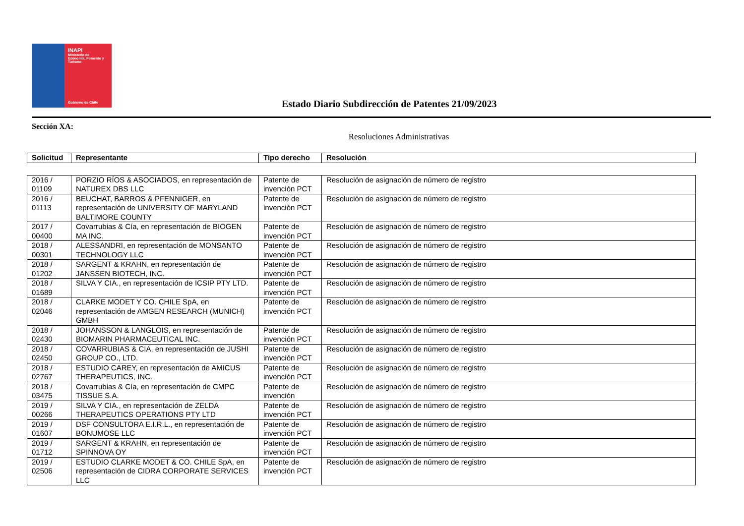INAPI
Ministerio de
Economía, Fomento y
Turismo
Gobierno de Chile
Estado Diario Subdirección de Patentes 21/09/2023
Sección XA:
Resoluciones Administrativas
| Solicitud | Representante | Tipo derecho | Resolución |
| --- | --- | --- | --- |
| 2016 / 01109 | PORZIO RÍOS & ASOCIADOS, en representación de NATUREX DBS LLC | Patente de invención PCT | Resolución de asignación de número de registro |
| 2016 / 01113 | BEUCHAT, BARROS & PFENNIGER, en representación de UNIVERSITY OF MARYLAND BALTIMORE COUNTY | Patente de invención PCT | Resolución de asignación de número de registro |
| 2017 / 00400 | Covarrubias & Cía, en representación de BIOGEN MA INC. | Patente de invención PCT | Resolución de asignación de número de registro |
| 2018 / 00301 | ALESSANDRI, en representación de MONSANTO TECHNOLOGY LLC | Patente de invención PCT | Resolución de asignación de número de registro |
| 2018 / 01202 | SARGENT & KRAHN, en representación de JANSSEN BIOTECH, INC. | Patente de invención PCT | Resolución de asignación de número de registro |
| 2018 / 01689 | SILVA Y CIA., en representación de ICSIP PTY LTD. | Patente de invención PCT | Resolución de asignación de número de registro |
| 2018 / 02046 | CLARKE MODET Y CO. CHILE SpA, en representación de AMGEN RESEARCH (MUNICH) GMBH | Patente de invención PCT | Resolución de asignación de número de registro |
| 2018 / 02430 | JOHANSSON & LANGLOIS, en representación de BIOMARIN PHARMACEUTICAL INC. | Patente de invención PCT | Resolución de asignación de número de registro |
| 2018 / 02450 | COVARRUBIAS & CIA, en representación de JUSHI GROUP CO., LTD. | Patente de invención PCT | Resolución de asignación de número de registro |
| 2018 / 02767 | ESTUDIO CAREY, en representación de AMICUS THERAPEUTICS, INC. | Patente de invención PCT | Resolución de asignación de número de registro |
| 2018 / 03475 | Covarrubias & Cía, en representación de CMPC TISSUE S.A. | Patente de invención | Resolución de asignación de número de registro |
| 2019 / 00266 | SILVA Y CIA., en representación de ZELDA THERAPEUTICS OPERATIONS PTY LTD | Patente de invención PCT | Resolución de asignación de número de registro |
| 2019 / 01607 | DSF CONSULTORA E.I.R.L., en representación de BONUMOSE LLC | Patente de invención PCT | Resolución de asignación de número de registro |
| 2019 / 01712 | SARGENT & KRAHN, en representación de SPINNOVA OY | Patente de invención PCT | Resolución de asignación de número de registro |
| 2019 / 02506 | ESTUDIO CLARKE MODET & CO. CHILE SpA, en representación de CIDRA CORPORATE SERVICES LLC | Patente de invención PCT | Resolución de asignación de número de registro |